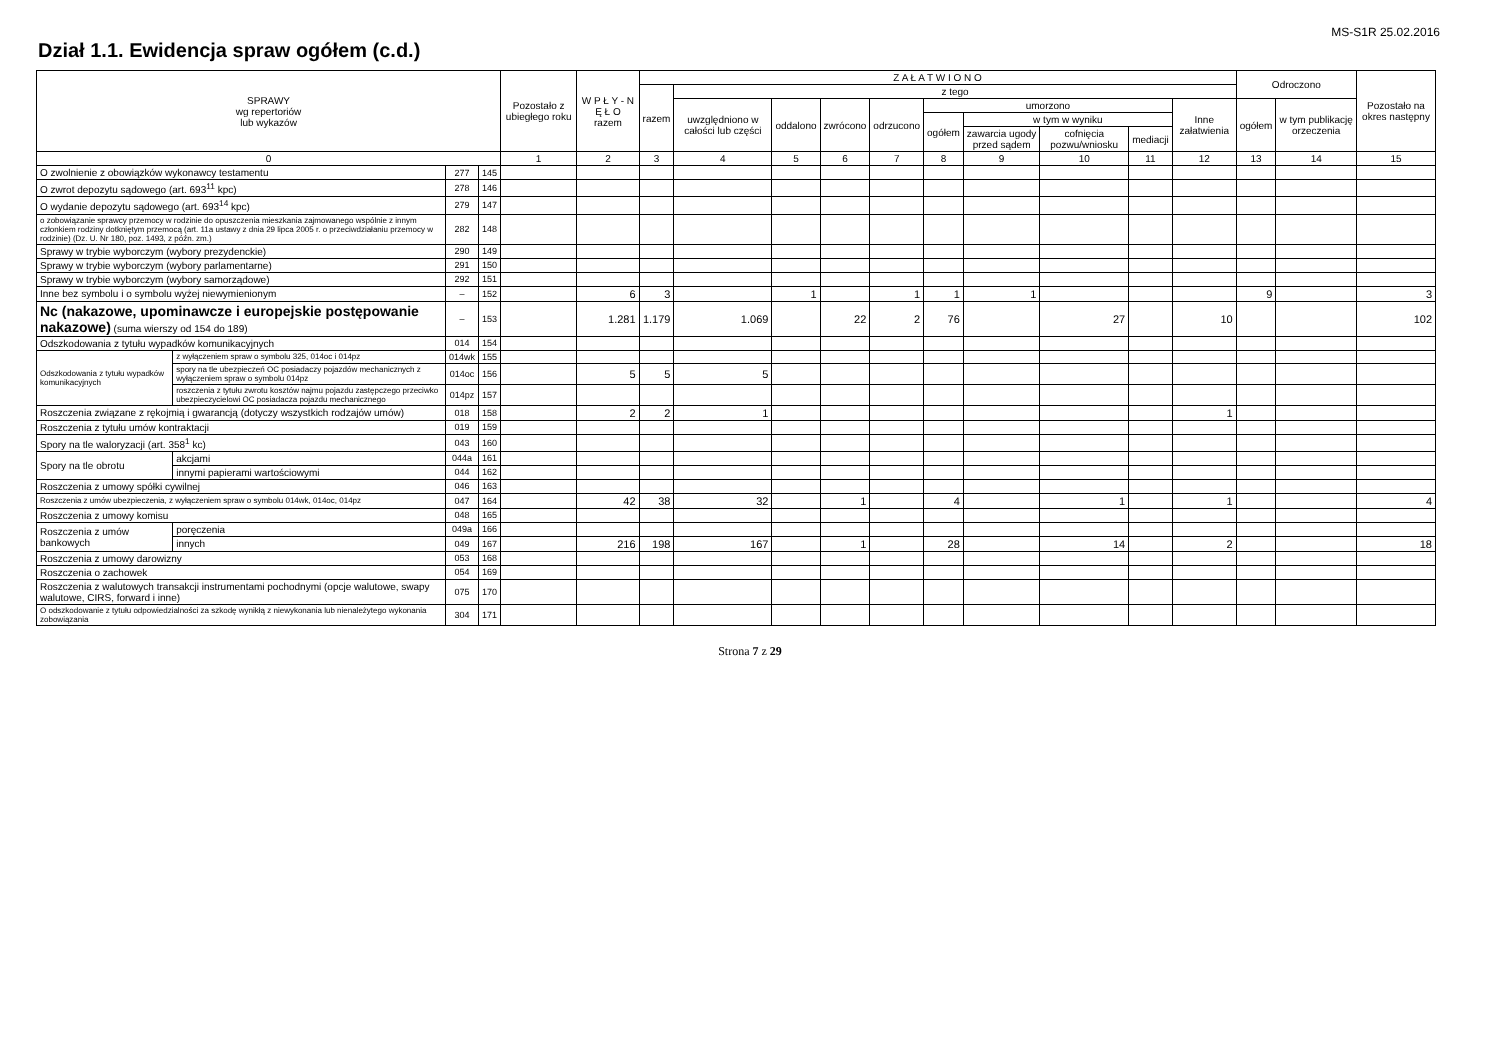MS-S1R 25.02.2016
Dział 1.1. Ewidencja spraw ogółem (c.d.)
| SPRAWY wg repertoriów lub wykazów | | | | Pozostało z ubiegłego roku | W P Ł Y - N Ę Ł O razem | Z A Ł A T W I O N O | | | | | | | | | | Odroczono | | Pozostało na okres następny |
| --- | --- | --- | --- | --- | --- | --- | --- | --- | --- | --- | --- | --- | --- | --- | --- | --- | --- | --- |
| | | | | | | razem | z tego | | | | | | | | | | | |
| | | | | | | | uwzględniono w całości lub części | oddalono | zwrócono | odrzucono | umorzono | | | | Inne załatwienia | ogółem | w tym publikację orzeczenia | |
| | | | | | | | | | | | ogółem | w tym w wyniku | | | | | | |
| | | | | | | | | | | | | zawarcia ugody przed sądem | cofnięcia pozwu/wniosku | mediacji | | | | |
| 0 | | | | 1 | 2 | 3 | 4 | 5 | 6 | 7 | 8 | 9 | 10 | 11 | 12 | 13 | 14 | 15 |
| O zwolnienie z obowiązków wykonawcy testamentu | | 277 | 145 | | | | | | | | | | | | | | | |
| O zwrot depozytu sądowego (art. 693<sup>11</sup> kpc) | | 278 | 146 | | | | | | | | | | | | | | | |
| O wydanie depozytu sądowego (art. 693<sup>14</sup> kpc) | | 279 | 147 | | | | | | | | | | | | | | | |
| o zobowiązanie sprawcy przemocy w rodzinie do opuszczenia mieszkania zajmowanego wspólnie z innym członkiem rodziny dotkniętym przemocą (art. 11a ustawy z dnia 29 lipca 2005 r. o przeciwdziałaniu przemocy w rodzinie) (Dz. U. Nr 180, poz. 1493, z późn. zm.) | | 282 | 148 | | | | | | | | | | | | | | | |
| Sprawy w trybie wyborczym (wybory prezydenckie) | | 290 | 149 | | | | | | | | | | | | | | | |
| Sprawy w trybie wyborczym (wybory parlamentarne) | | 291 | 150 | | | | | | | | | | | | | | | |
| Sprawy w trybie wyborczym (wybory samorządowe) | | 292 | 151 | | | | | | | | | | | | | | | |
| Inne bez symbolu i o symbolu wyżej niewymienionym | | – | 152 | | 6 | 3 | | 1 | | 1 | 1 | 1 | | | | 9 | | 3 |
| Nc (nakazowe, upominawcze i europejskie postępowanie nakazowe) (suma wierszy od 154 do 189) | | – | 153 | | 1.281 | 1.179 | 1.069 | | 22 | 2 | 76 | | 27 | | 10 | | | 102 |
| Odszkodowania z tytułu wypadków komunikacyjnych | | 014 | 154 | | | | | | | | | | | | | | | |
| Odszkodowania z tytułu wypadków komunikacyjnych | z wyłączeniem spraw o symbolu 325, 014oc i 014pz | 014wk | 155 | | | | | | | | | | | | | | | |
| | spory na tle ubezpieczeń OC posiadaczy pojazdów mechanicznych z wyłączeniem spraw o symbolu 014pz | 014oc | 156 | | 5 | 5 | 5 | | | | | | | | | | | |
| | roszczenia z tytułu zwrotu kosztów najmu pojazdu zastępczego przeciwko ubezpieczycielowi OC posiadacza pojazdu mechanicznego | 014pz | 157 | | | | | | | | | | | | | | | |
| Roszczenia związane z rękojmią i gwarancją (dotyczy wszystkich rodzajów umów) | | 018 | 158 | | 2 | 2 | 1 | | | | | | | | 1 | | | |
| Roszczenia z tytułu umów kontraktacji | | 019 | 159 | | | | | | | | | | | | | | | |
| Spory na tle waloryzacji (art. 358<sup>1</sup> kc) | | 043 | 160 | | | | | | | | | | | | | | | |
| Spory na tle obrotu | akcjami | 044a | 161 | | | | | | | | | | | | | | | |
| | innymi papierami wartościowymi | 044 | 162 | | | | | | | | | | | | | | | |
| Roszczenia z umowy spółki cywilnej | | 046 | 163 | | | | | | | | | | | | | | | |
| Roszczenia z umów ubezpieczenia, z wyłączeniem spraw o symbolu 014wk, 014oc, 014pz | | 047 | 164 | | 42 | 38 | 32 | | 1 | | 4 | | 1 | | 1 | | | 4 |
| Roszczenia z umowy komisu | | 048 | 165 | | | | | | | | | | | | | | | |
| Roszczenia z umów bankowych | poręczenia | 049a | 166 | | | | | | | | | | | | | | | |
| | innych | 049 | 167 | | 216 | 198 | 167 | | 1 | | 28 | | 14 | | 2 | | | 18 |
| Roszczenia z umowy darowizny | | 053 | 168 | | | | | | | | | | | | | | | |
| Roszczenia o zachowek | | 054 | 169 | | | | | | | | | | | | | | | |
| Roszczenia z walutowych transakcji instrumentami pochodnymi (opcje walutowe, swapy walutowe, CIRS, forward i inne) | | 075 | 170 | | | | | | | | | | | | | | | |
| O odszkodowanie z tytułu odpowiedzialności za szkodę wynikłą z niewykonania lub nienależytego wykonania zobowiązania | | 304 | 171 | | | | | | | | | | | | | | | |
Strona 7 z 29